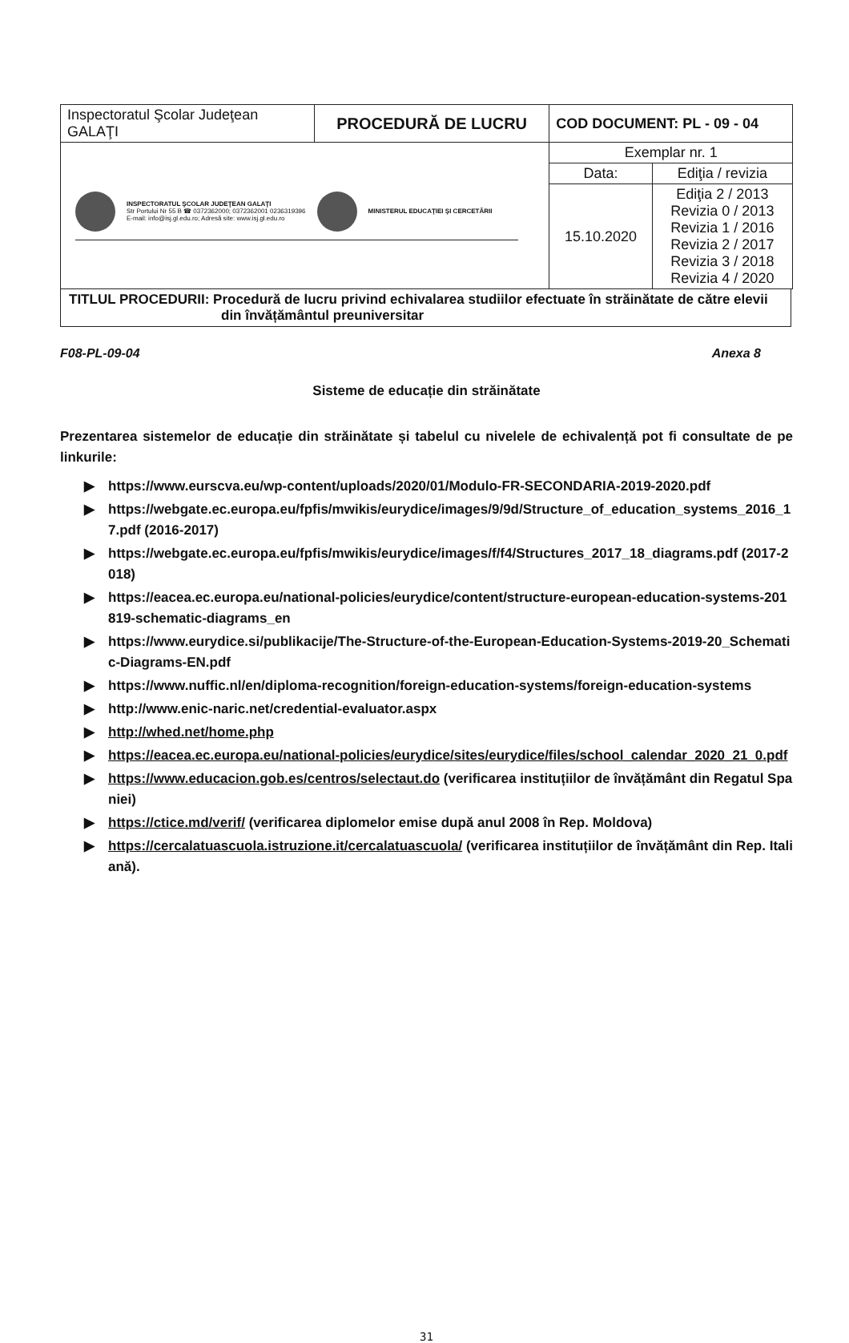| Inspectoratul Şcolar Judeţean GALAŢI | PROCEDURĂ DE LUCRU | COD DOCUMENT: PL - 09 - 04 | |
| INSPECTORATUL ŞCOLAR JUDEŢEAN GALAŢI Str Portului Nr 55 B ☎ 0372362000; 0372362001 0236319396 E-mail: info@isj.gl.edu.ro; Adresă site: www.isj.gl.edu.ro MINISTERUL EDUCAŢIEI ŞI CERCETĂRII | | Exemplar nr. 1 | |
| | | Data: | Ediţia / revizia |
| | | 15.10.2020 | Ediţia 2 / 2013 Revizia 0 / 2013 Revizia 1 / 2016 Revizia 2 / 2017 Revizia 3 / 2018 Revizia 4 / 2020 |
TITLUL PROCEDURII: Procedură de lucru privind echivalarea studiilor efectuate în străinătate de către elevii
din învățământul preuniversitar
F08-PL-09-04 Anexa 8
Sisteme de educație din străinătate
Prezentarea sistemelor de educație din străinătate și tabelul cu nivelele de echivalență pot fi consultate de pe linkurile:
▶ https://www.eurscva.eu/wp-content/uploads/2020/01/Modulo-FR-SECONDARIA-2019-2020.pdf
▶ https://webgate.ec.europa.eu/fpfis/mwikis/eurydice/images/9/9d/Structure_of_education_systems_2016_17.pdf (2016-2017)
▶ https://webgate.ec.europa.eu/fpfis/mwikis/eurydice/images/f/f4/Structures_2017_18_diagrams.pdf (2017-2018)
▶ https://eacea.ec.europa.eu/national-policies/eurydice/content/structure-european-education-systems-201819-schematic-diagrams_en
▶ https://www.eurydice.si/publikacije/The-Structure-of-the-European-Education-Systems-2019-20_Schematic-Diagrams-EN.pdf
▶ https://www.nuffic.nl/en/diploma-recognition/foreign-education-systems/foreign-education-systems
▶ http://www.enic-naric.net/credential-evaluator.aspx
▶ http://whed.net/home.php
▶ https://eacea.ec.europa.eu/national-policies/eurydice/sites/eurydice/files/school_calendar_2020_21_0.pdf
▶ https://www.educacion.gob.es/centros/selectaut.do (verificarea instituțiilor de învățământ din Regatul Spaniei)
▶ https://ctice.md/verif/ (verificarea diplomelor emise după anul 2008 în Rep. Moldova)
▶ https://cercalatuascuola.istruzione.it/cercalatuascuola/ (verificarea instituțiilor de învățământ din Rep. Italiană).
31